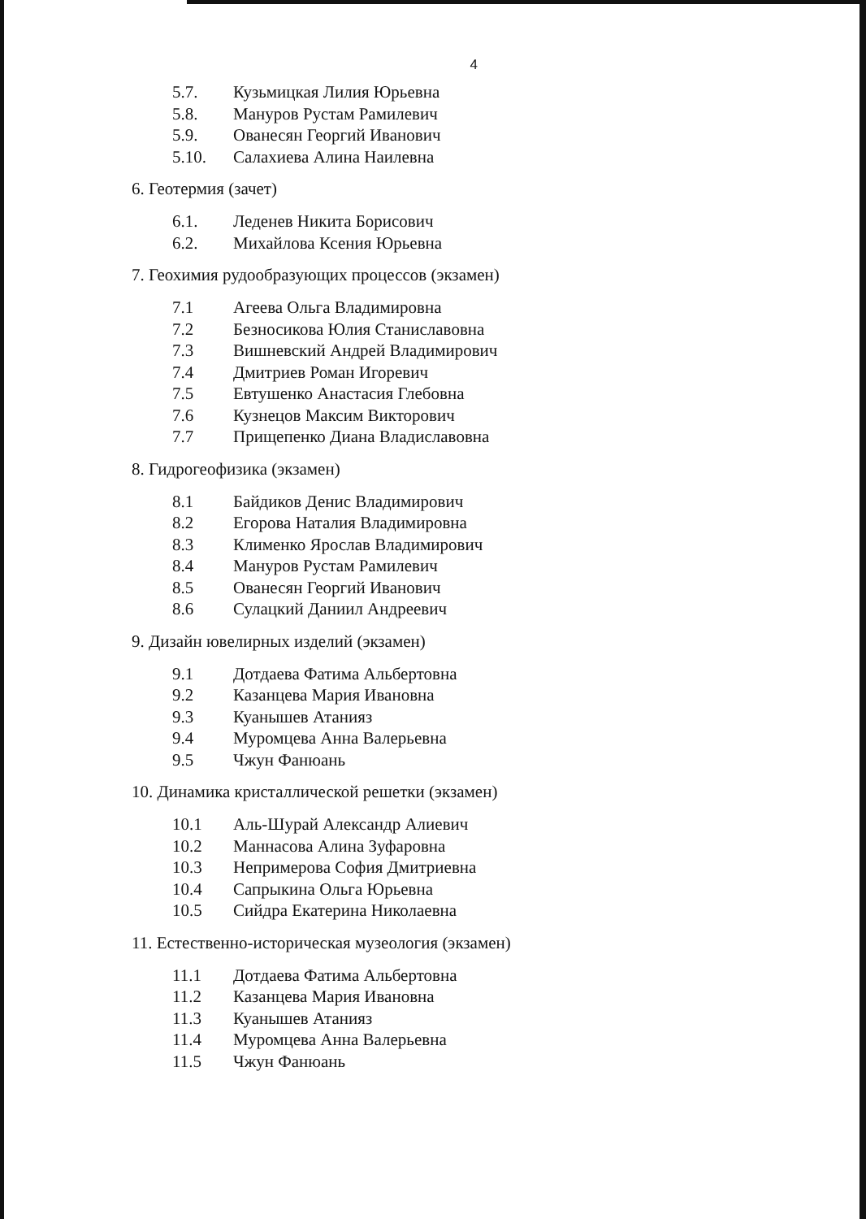4
5.7. Кузьмицкая Лилия Юрьевна
5.8. Мануров Рустам Рамилевич
5.9. Ованесян Георгий Иванович
5.10. Салахиева Алина Наилевна
6. Геотермия (зачет)
6.1. Леденев Никита Борисович
6.2. Михайлова Ксения Юрьевна
7. Геохимия рудообразующих процессов (экзамен)
7.1 Агеева Ольга Владимировна
7.2 Безносикова Юлия Станиславовна
7.3 Вишневский Андрей Владимирович
7.4 Дмитриев Роман Игоревич
7.5 Евтушенко Анастасия Глебовна
7.6 Кузнецов Максим Викторович
7.7 Прищепенко Диана Владиславовна
8. Гидрогеофизика (экзамен)
8.1 Байдиков Денис Владимирович
8.2 Егорова Наталия Владимировна
8.3 Клименко Ярослав Владимирович
8.4 Мануров Рустам Рамилевич
8.5 Ованесян Георгий Иванович
8.6 Сулацкий Даниил Андреевич
9. Дизайн ювелирных изделий (экзамен)
9.1 Дотдаева Фатима Альбертовна
9.2 Казанцева Мария Ивановна
9.3 Куанышев Атанияз
9.4 Муромцева Анна Валерьевна
9.5 Чжун Фанюань
10. Динамика кристаллической решетки (экзамен)
10.1 Аль-Шурай Александр Алиевич
10.2 Маннасова Алина Зуфаровна
10.3 Непримерова София Дмитриевна
10.4 Сапрыкина Ольга Юрьевна
10.5 Сийдра Екатерина Николаевна
11. Естественно-историческая музеология (экзамен)
11.1 Дотдаева Фатима Альбертовна
11.2 Казанцева Мария Ивановна
11.3 Куанышев Атанияз
11.4 Муромцева Анна Валерьевна
11.5 Чжун Фанюань